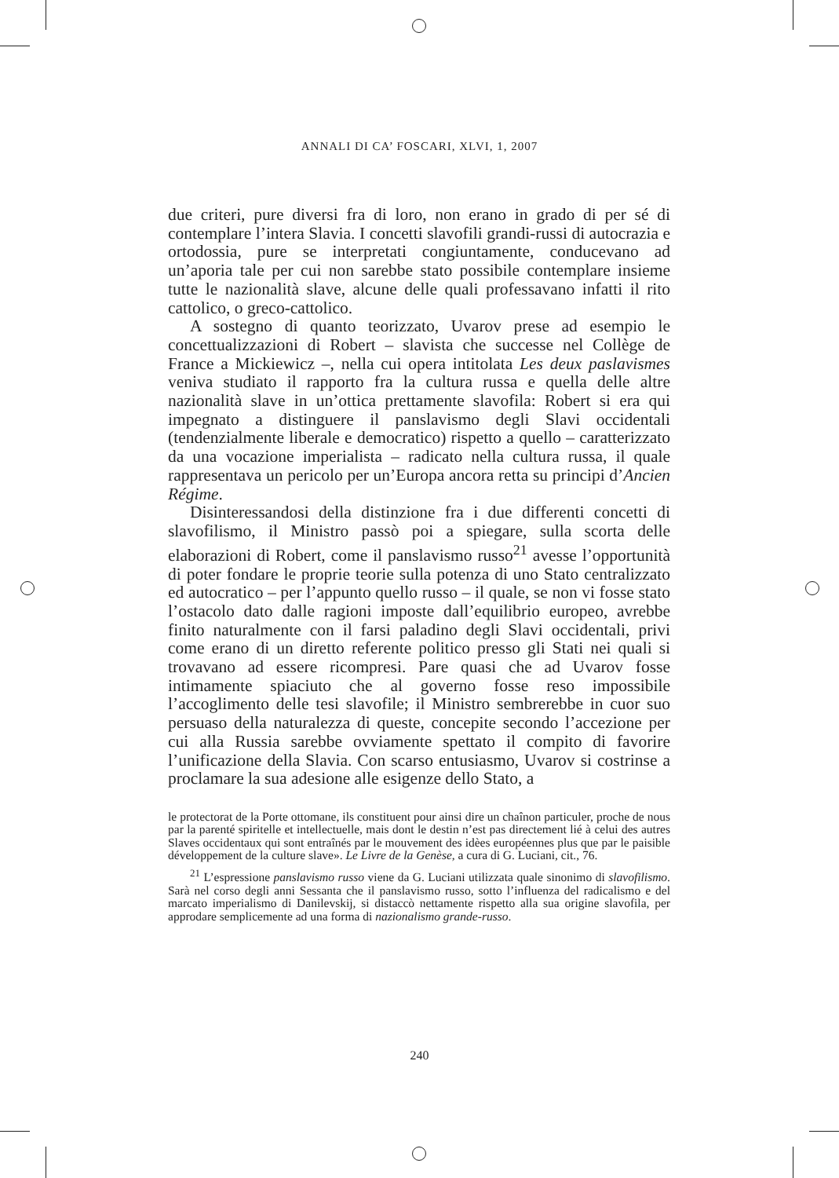ANNALI DI CA’ FOSCARI, XLVI, 1, 2007
due criteri, pure diversi fra di loro, non erano in grado di per sé di contemplare l’intera Slavia. I concetti slavofili grandi-russi di autocrazia e ortodossia, pure se interpretati congiuntamente, conducevano ad un’aporia tale per cui non sarebbe stato possibile contemplare insieme tutte le nazionalità slave, alcune delle quali professavano infatti il rito cattolico, o greco-cattolico.
A sostegno di quanto teorizzato, Uvarov prese ad esempio le concettualizzazioni di Robert – slavista che successe nel Collège de France a Mickiewicz –, nella cui opera intitolata Les deux paslavismes veniva studiato il rapporto fra la cultura russa e quella delle altre nazionalità slave in un’ottica prettamente slavofila: Robert si era qui impegnato a distinguere il panslavismo degli Slavi occidentali (tendenzialmente liberale e democratico) rispetto a quello – caratterizzato da una vocazione imperialista – radicato nella cultura russa, il quale rappresentava un pericolo per un’Europa ancora retta su principi d’Ancien Régime.
Disinteressandosi della distinzione fra i due differenti concetti di slavofilismo, il Ministro passò poi a spiegare, sulla scorta delle elaborazioni di Robert, come il panslavismo russo<sup>21</sup> avesse l’opportunità di poter fondare le proprie teorie sulla potenza di uno Stato centralizzato ed autocratico – per l’appunto quello russo – il quale, se non vi fosse stato l’ostacolo dato dalle ragioni imposte dall’equilibrio europeo, avrebbe finito naturalmente con il farsi paladino degli Slavi occidentali, privi come erano di un diretto referente politico presso gli Stati nei quali si trovavano ad essere ricompresi. Pare quasi che ad Uvarov fosse intimamente spiaciuto che al governo fosse reso impossibile l’accoglimento delle tesi slavofile; il Ministro sembrerebbe in cuor suo persuaso della naturalezza di queste, concepite secondo l’accezione per cui alla Russia sarebbe ovviamente spettato il compito di favorire l’unificazione della Slavia. Con scarso entusiasmo, Uvarov si costrinse a proclamare la sua adesione alle esigenze dello Stato, a
le protectorat de la Porte ottomane, ils constituent pour ainsi dire un chaînon particuler, proche de nous par la parenté spiritelle et intellectuelle, mais dont le destin n’est pas directement lié à celui des autres Slaves occidentaux qui sont entraînés par le mouvement des idèes européennes plus que par le paisible développement de la culture slave». Le Livre de la Genèse, a cura di G. Luciani, cit., 76.
<sup>21</sup> L’espressione panslavismo russo viene da G. Luciani utilizzata quale sinonimo di slavofilismo. Sarà nel corso degli anni Sessanta che il panslavismo russo, sotto l’influenza del radicalismo e del marcato imperialismo di Danilevskij, si distaccò nettamente rispetto alla sua origine slavofila, per approdare semplicemente ad una forma di nazionalismo grande-russo.
240